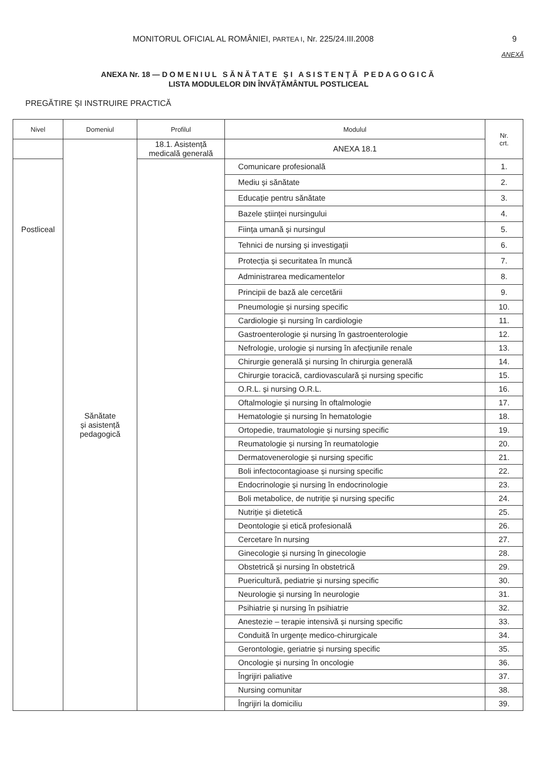MONITORUL OFICIAL AL ROMÂNIEI, PARTEA I, Nr. 225/24.III.2008 9
ANEXĂ
ANEXA Nr. 18 — DOMENIUL SĂNĂTATE ȘI ASISTENȚĂ PEDAGOGICĂ
LISTA MODULELOR DIN ÎNVĂȚĂMÂNTUL POSTLICEAL
PREGĂTIRE ȘI INSTRUIRE PRACTICĂ
| Nivel | Domeniul | Profilul | Modulul | Nr. crt. |
| --- | --- | --- | --- | --- |
| | Sănătate și asistență pedagogică | 18.1. Asistență medicală generală | ANEXA 18.1 | |
| Postliceal | | | Comunicare profesională | 1. |
| | | | Mediu și sănătate | 2. |
| | | | Educație pentru sănătate | 3. |
| | | | Bazele științei nursingului | 4. |
| | | | Ființa umană și nursingul | 5. |
| | | | Tehnici de nursing și investigații | 6. |
| | | | Protecția și securitatea în muncă | 7. |
| | | | Administrarea medicamentelor | 8. |
| | | | Principii de bază ale cercetării | 9. |
| | | | Pneumologie și nursing specific | 10. |
| | | | Cardiologie și nursing în cardiologie | 11. |
| | | | Gastroenterologie și nursing în gastroenterologie | 12. |
| | | | Nefrologie, urologie și nursing în afecțiunile renale | 13. |
| | | | Chirurgie generală și nursing în chirurgia generală | 14. |
| | | | Chirurgie toracică, cardiovasculară și nursing specific | 15. |
| | | | O.R.L. și nursing O.R.L. | 16. |
| | | | Oftalmologie și nursing în oftalmologie | 17. |
| | | | Hematologie și nursing în hematologie | 18. |
| | | | Ortopedie, traumatologie și nursing specific | 19. |
| | | | Reumatologie și nursing în reumatologie | 20. |
| | | | Dermatovenerologie și nursing specific | 21. |
| | | | Boli infectocontagioase și nursing specific | 22. |
| | | | Endocrinologie și nursing în endocrinologie | 23. |
| | | | Boli metabolice, de nutriție și nursing specific | 24. |
| | | | Nutriție și dietetică | 25. |
| | | | Deontologie și etică profesională | 26. |
| | | | Cercetare în nursing | 27. |
| | | | Ginecologie și nursing în ginecologie | 28. |
| | | | Obstetrică și nursing în obstetrică | 29. |
| | | | Puericultură, pediatrie și nursing specific | 30. |
| | | | Neurologie și nursing în neurologie | 31. |
| | | | Psihiatrie și nursing în psihiatrie | 32. |
| | | | Anestezie – terapie intensivă și nursing specific | 33. |
| | | | Conduită în urgențe medico-chirurgicale | 34. |
| | | | Gerontologie, geriatrie și nursing specific | 35. |
| | | | Oncologie și nursing în oncologie | 36. |
| | | | Îngrijiri paliative | 37. |
| | | | Nursing comunitar | 38. |
| | | | Îngrijiri la domiciliu | 39. |